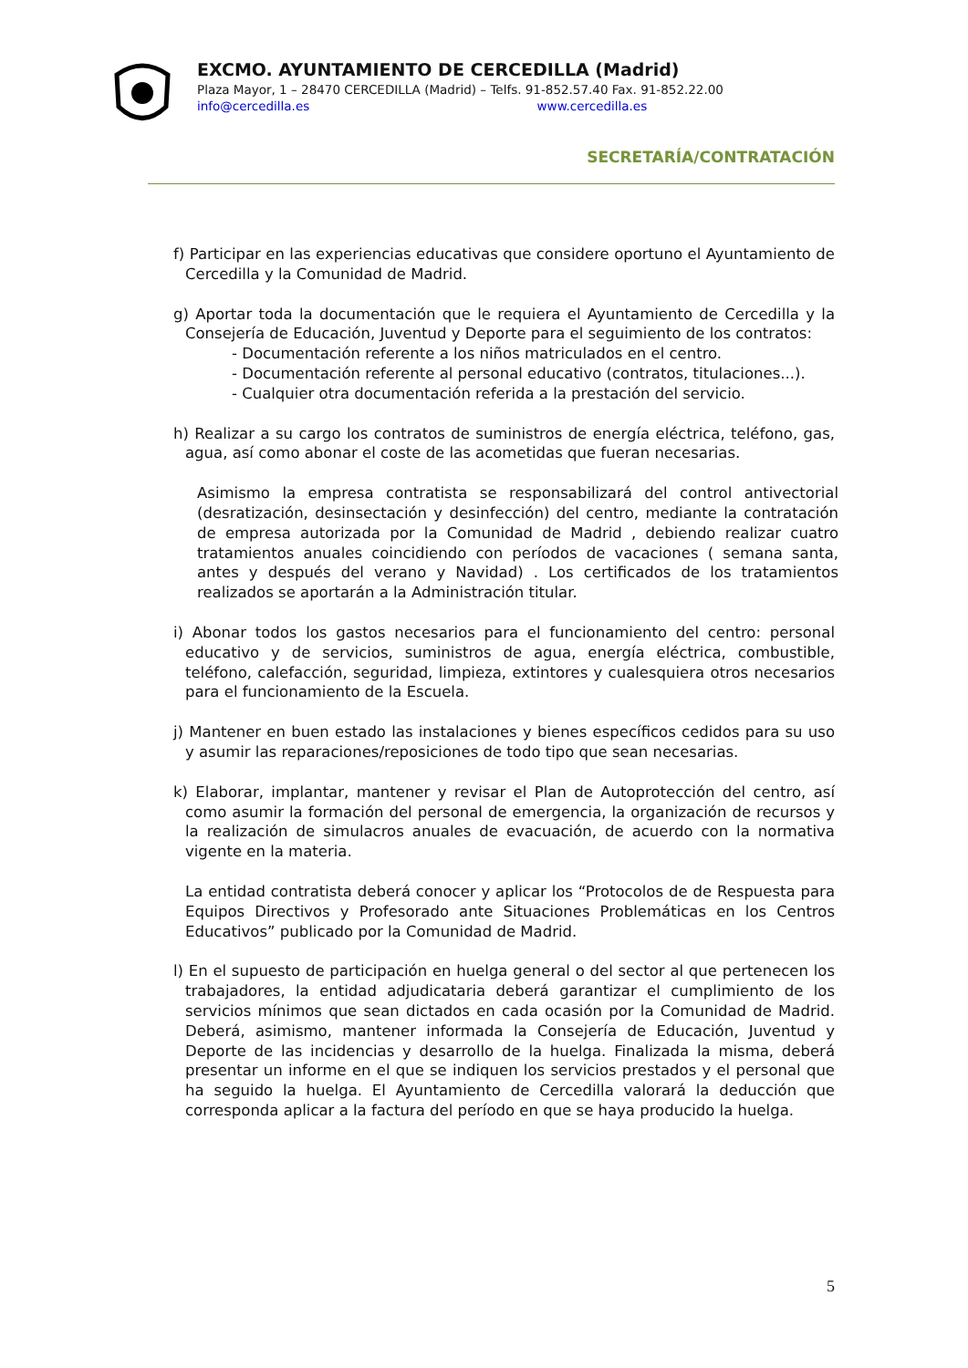EXCMO. AYUNTAMIENTO DE CERCEDILLA (Madrid)
Plaza Mayor, 1 – 28470 CERCEDILLA (Madrid) – Telfs. 91-852.57.40 Fax. 91-852.22.00
info@cercedilla.es www.cercedilla.es
SECRETARÍA/CONTRATACIÓN
f) Participar en las experiencias educativas que considere oportuno el Ayuntamiento de Cercedilla y la Comunidad de Madrid.
g) Aportar toda la documentación que le requiera el Ayuntamiento de Cercedilla y la Consejería de Educación, Juventud y Deporte para el seguimiento de los contratos:
- Documentación referente a los niños matriculados en el centro.
- Documentación referente al personal educativo (contratos, titulaciones...).
- Cualquier otra documentación referida a la prestación del servicio.
h) Realizar a su cargo los contratos de suministros de energía eléctrica, teléfono, gas, agua, así como abonar el coste de las acometidas que fueran necesarias.
Asimismo la empresa contratista se responsabilizará del control antivectorial (desratización, desinsectación y desinfección) del centro, mediante la contratación de empresa autorizada por la Comunidad de Madrid , debiendo realizar cuatro tratamientos anuales coincidiendo con períodos de vacaciones ( semana santa, antes y después del verano y Navidad) . Los certificados de los tratamientos realizados se aportarán a la Administración titular.
i) Abonar todos los gastos necesarios para el funcionamiento del centro: personal educativo y de servicios, suministros de agua, energía eléctrica, combustible, teléfono, calefacción, seguridad, limpieza, extintores y cualesquiera otros necesarios para el funcionamiento de la Escuela.
j) Mantener en buen estado las instalaciones y bienes específicos cedidos para su uso y asumir las reparaciones/reposiciones de todo tipo que sean necesarias.
k) Elaborar, implantar, mantener y revisar el Plan de Autoprotección del centro, así como asumir la formación del personal de emergencia, la organización de recursos y la realización de simulacros anuales de evacuación, de acuerdo con la normativa vigente en la materia.
La entidad contratista deberá conocer y aplicar los “Protocolos de de Respuesta para Equipos Directivos y Profesorado ante Situaciones Problemáticas en los Centros Educativos” publicado por la Comunidad de Madrid.
l) En el supuesto de participación en huelga general o del sector al que pertenecen los trabajadores, la entidad adjudicataria deberá garantizar el cumplimiento de los servicios mínimos que sean dictados en cada ocasión por la Comunidad de Madrid. Deberá, asimismo, mantener informada la Consejería de Educación, Juventud y Deporte de las incidencias y desarrollo de la huelga. Finalizada la misma, deberá presentar un informe en el que se indiquen los servicios prestados y el personal que ha seguido la huelga. El Ayuntamiento de Cercedilla valorará la deducción que corresponda aplicar a la factura del período en que se haya producido la huelga.
5